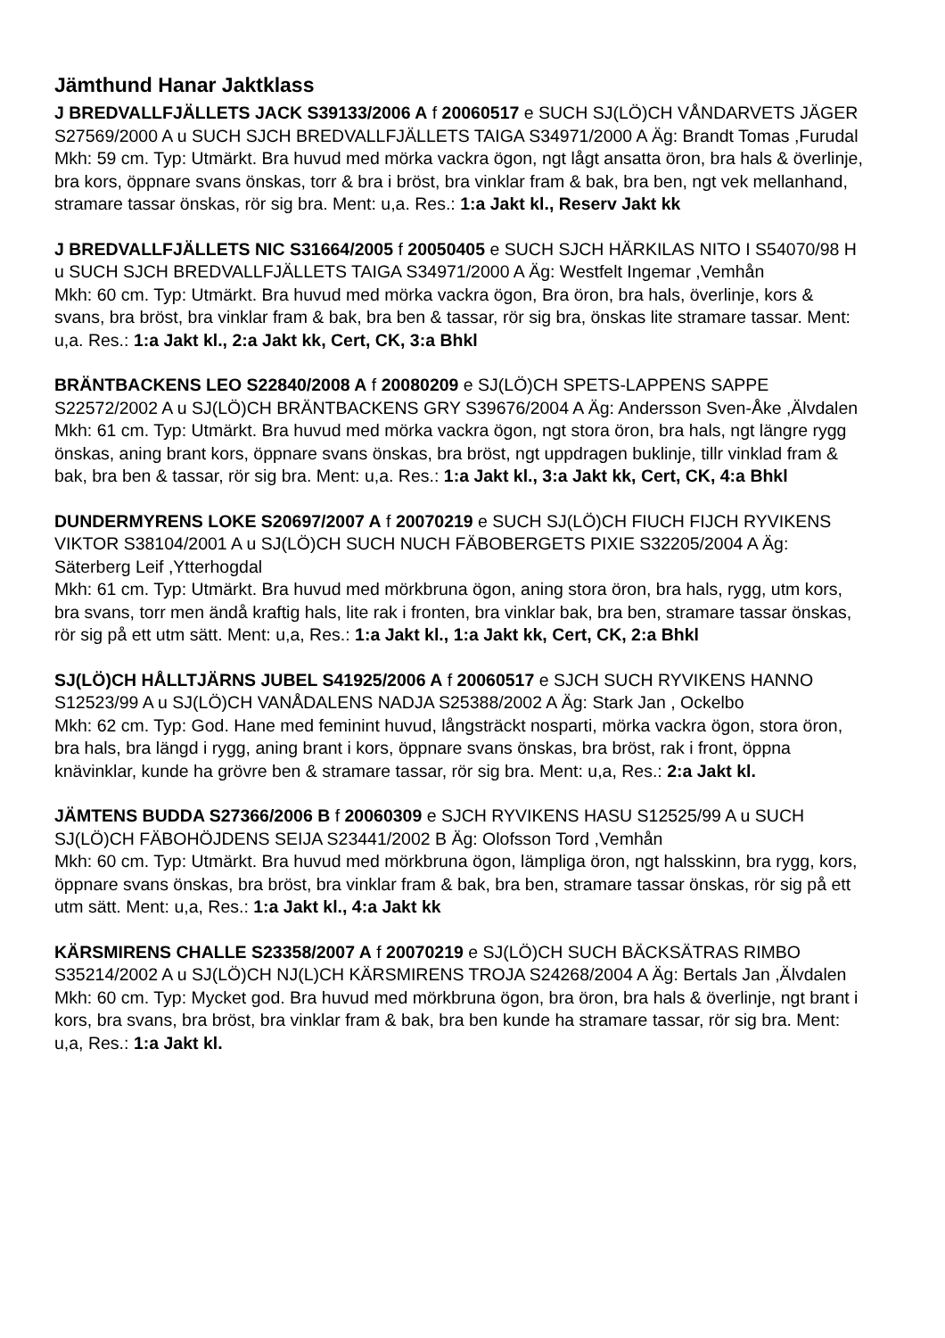Jämthund Hanar Jaktklass
J BREDVALLFJÄLLETS JACK S39133/2006 A f 20060517 e SUCH SJ(LÖ)CH VÅNDARVETS JÄGER S27569/2000 A u SUCH SJCH BREDVALLFJÄLLETS TAIGA S34971/2000 A Äg: Brandt Tomas ,Furudal
Mkh: 59 cm. Typ: Utmärkt. Bra huvud med mörka vackra ögon, ngt lågt ansatta öron, bra hals & överlinje, bra kors, öppnare svans önskas, torr & bra i bröst, bra vinklar fram & bak, bra ben, ngt vek mellanhand, stramare tassar önskas, rör sig bra. Ment: u,a. Res.: 1:a Jakt kl., Reserv Jakt kk
J BREDVALLFJÄLLETS NIC S31664/2005 f 20050405 e SUCH SJCH HÄRKILAS NITO I S54070/98 H u SUCH SJCH BREDVALLFJÄLLETS TAIGA S34971/2000 A Äg: Westfelt Ingemar ,Vemhån
Mkh: 60 cm. Typ: Utmärkt. Bra huvud med mörka vackra ögon, Bra öron, bra hals, överlinje, kors & svans, bra bröst, bra vinklar fram & bak, bra ben & tassar, rör sig bra, önskas lite stramare tassar. Ment: u,a. Res.: 1:a Jakt kl., 2:a Jakt kk, Cert, CK, 3:a Bhkl
BRÄNTBACKENS LEO S22840/2008 A f 20080209 e SJ(LÖ)CH SPETS-LAPPENS SAPPE S22572/2002 A u SJ(LÖ)CH BRÄNTBACKENS GRY S39676/2004 A Äg: Andersson Sven-Åke ,Älvdalen
Mkh: 61 cm. Typ: Utmärkt. Bra huvud med mörka vackra ögon, ngt stora öron, bra hals, ngt längre rygg önskas, aning brant kors, öppnare svans önskas, bra bröst, ngt uppdragen buklinje, tillr vinklad fram & bak, bra ben & tassar, rör sig bra. Ment: u,a. Res.: 1:a Jakt kl., 3:a Jakt kk, Cert, CK, 4:a Bhkl
DUNDERMYRENS LOKE S20697/2007 A f 20070219 e SUCH SJ(LÖ)CH FIUCH FIJCH RYVIKENS VIKTOR S38104/2001 A u SJ(LÖ)CH SUCH NUCH FÄBOBERGETS PIXIE S32205/2004 A Äg: Säterberg Leif ,Ytterhogdal
Mkh: 61 cm. Typ: Utmärkt. Bra huvud med mörkbruna ögon, aning stora öron, bra hals, rygg, utm kors, bra svans, torr men ändå kraftig hals, lite rak i fronten, bra vinklar bak, bra ben, stramare tassar önskas, rör sig på ett utm sätt. Ment: u,a, Res.: 1:a Jakt kl., 1:a Jakt kk, Cert, CK, 2:a Bhkl
SJ(LÖ)CH HÅLLTJÄRNS JUBEL S41925/2006 A f 20060517 e SJCH SUCH RYVIKENS HANNO S12523/99 A u SJ(LÖ)CH VANÅDALENS NADJA S25388/2002 A Äg: Stark Jan , Ockelbo
Mkh: 62 cm. Typ: God. Hane med feminint huvud, långsträckt nosparti, mörka vackra ögon, stora öron, bra hals, bra längd i rygg, aning brant i kors, öppnare svans önskas, bra bröst, rak i front, öppna knävinklar, kunde ha grövre ben & stramare tassar, rör sig bra. Ment: u,a, Res.: 2:a Jakt kl.
JÄMTENS BUDDA S27366/2006 B f 20060309 e SJCH RYVIKENS HASU S12525/99 A u SUCH SJ(LÖ)CH FÄBOHÖJDENS SEIJA S23441/2002 B Äg: Olofsson Tord ,Vemhån
Mkh: 60 cm. Typ: Utmärkt. Bra huvud med mörkbruna ögon, lämpliga öron, ngt halsskinn, bra rygg, kors, öppnare svans önskas, bra bröst, bra vinklar fram & bak, bra ben, stramare tassar önskas, rör sig på ett utm sätt. Ment: u,a, Res.: 1:a Jakt kl., 4:a Jakt kk
KÄRSMIRENS CHALLE S23358/2007 A f 20070219 e SJ(LÖ)CH SUCH BÄCKSÄTRAS RIMBO S35214/2002 A u SJ(LÖ)CH NJ(L)CH KÄRSMIRENS TROJA S24268/2004 A Äg: Bertals Jan ,Älvdalen
Mkh: 60 cm. Typ: Mycket god. Bra huvud med mörkbruna ögon, bra öron, bra hals & överlinje, ngt brant i kors, bra svans, bra bröst, bra vinklar fram & bak, bra ben kunde ha stramare tassar, rör sig bra. Ment: u,a, Res.: 1:a Jakt kl.